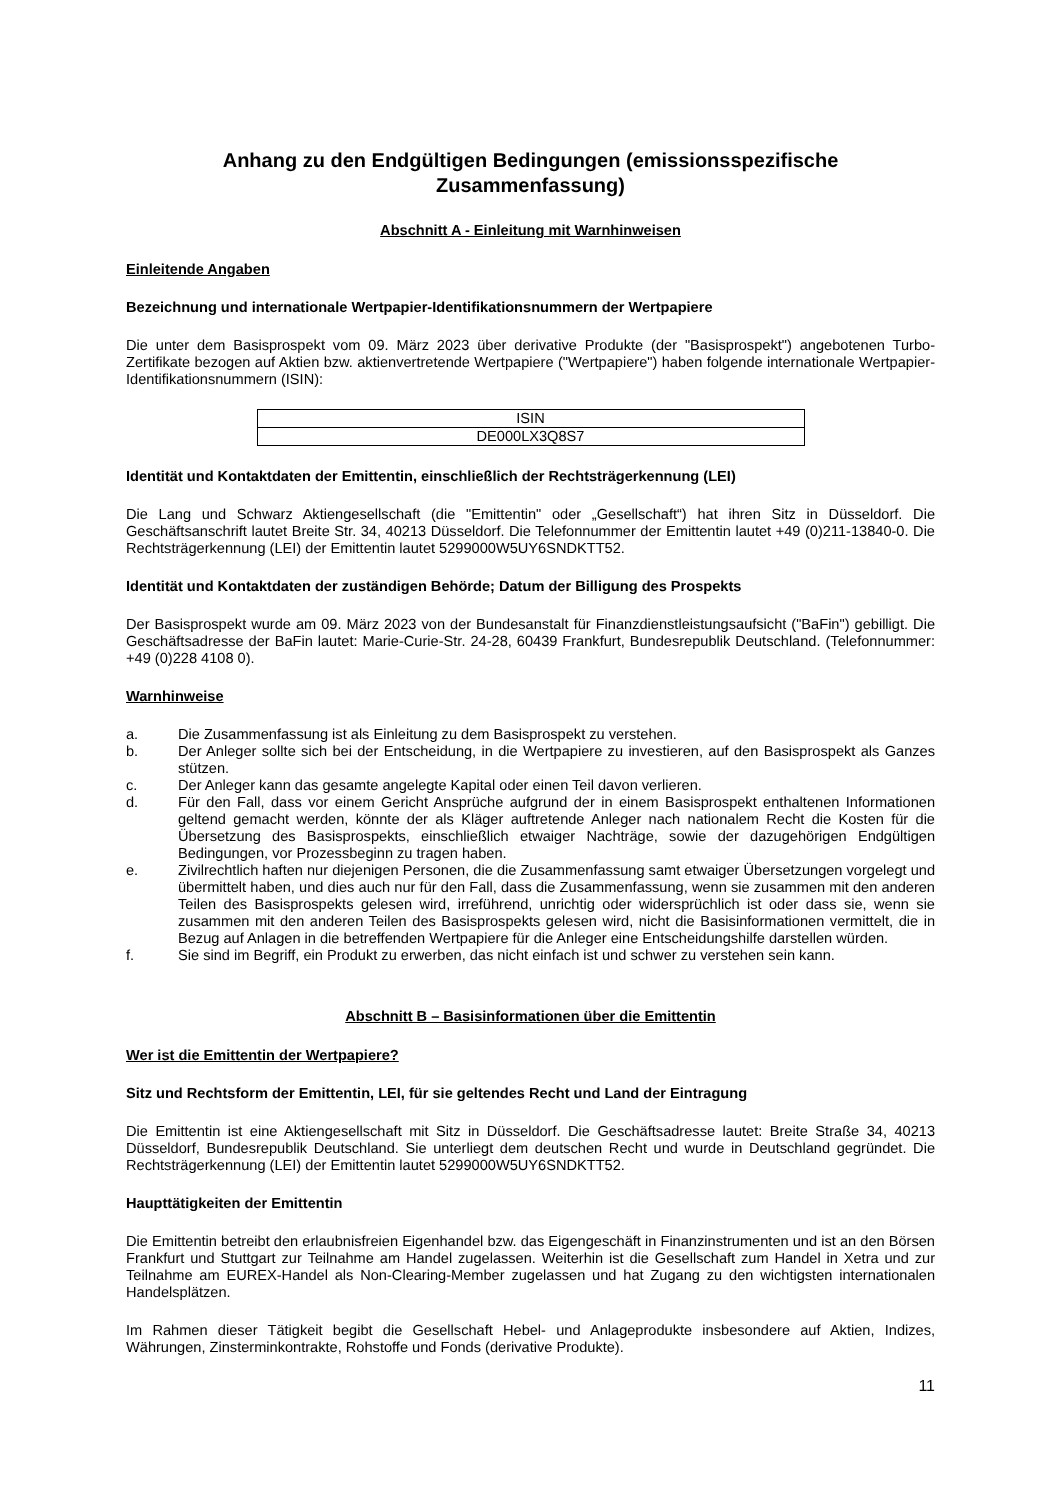Anhang zu den Endgültigen Bedingungen (emissionsspezifische Zusammenfassung)
Abschnitt A - Einleitung mit Warnhinweisen
Einleitende Angaben
Bezeichnung und internationale Wertpapier-Identifikationsnummern der Wertpapiere
Die unter dem Basisprospekt vom 09. März 2023 über derivative Produkte (der "Basisprospekt") angebotenen Turbo-Zertifikate bezogen auf Aktien bzw. aktienvertretende Wertpapiere ("Wertpapiere") haben folgende internationale Wertpapier-Identifikationsnummern (ISIN):
| ISIN |
| DE000LX3Q8S7 |
Identität und Kontaktdaten der Emittentin, einschließlich der Rechtsträgerkennung (LEI)
Die Lang und Schwarz Aktiengesellschaft (die "Emittentin" oder „Gesellschaft“) hat ihren Sitz in Düsseldorf. Die Geschäftsanschrift lautet Breite Str. 34, 40213 Düsseldorf. Die Telefonnummer der Emittentin lautet +49 (0)211-13840-0. Die Rechtsträgerkennung (LEI) der Emittentin lautet 5299000W5UY6SNDKTT52.
Identität und Kontaktdaten der zuständigen Behörde; Datum der Billigung des Prospekts
Der Basisprospekt wurde am 09. März 2023 von der Bundesanstalt für Finanzdienstleistungsaufsicht ("BaFin") gebilligt. Die Geschäftsadresse der BaFin lautet: Marie-Curie-Str. 24-28, 60439 Frankfurt, Bundesrepublik Deutschland. (Telefonnummer: +49 (0)228 4108 0).
Warnhinweise
a. Die Zusammenfassung ist als Einleitung zu dem Basisprospekt zu verstehen.
b. Der Anleger sollte sich bei der Entscheidung, in die Wertpapiere zu investieren, auf den Basisprospekt als Ganzes stützen.
c. Der Anleger kann das gesamte angelegte Kapital oder einen Teil davon verlieren.
d. Für den Fall, dass vor einem Gericht Ansprüche aufgrund der in einem Basisprospekt enthaltenen Informationen geltend gemacht werden, könnte der als Kläger auftretende Anleger nach nationalem Recht die Kosten für die Übersetzung des Basisprospekts, einschließlich etwaiger Nachträge, sowie der dazugehörigen Endgültigen Bedingungen, vor Prozessbeginn zu tragen haben.
e. Zivilrechtlich haften nur diejenigen Personen, die die Zusammenfassung samt etwaiger Übersetzungen vorgelegt und übermittelt haben, und dies auch nur für den Fall, dass die Zusammenfassung, wenn sie zusammen mit den anderen Teilen des Basisprospekts gelesen wird, irreführend, unrichtig oder widersprüchlich ist oder dass sie, wenn sie zusammen mit den anderen Teilen des Basisprospekts gelesen wird, nicht die Basisinformationen vermittelt, die in Bezug auf Anlagen in die betreffenden Wertpapiere für die Anleger eine Entscheidungshilfe darstellen würden.
f. Sie sind im Begriff, ein Produkt zu erwerben, das nicht einfach ist und schwer zu verstehen sein kann.
Abschnitt B – Basisinformationen über die Emittentin
Wer ist die Emittentin der Wertpapiere?
Sitz und Rechtsform der Emittentin, LEI, für sie geltendes Recht und Land der Eintragung
Die Emittentin ist eine Aktiengesellschaft mit Sitz in Düsseldorf. Die Geschäftsadresse lautet: Breite Straße 34, 40213 Düsseldorf, Bundesrepublik Deutschland. Sie unterliegt dem deutschen Recht und wurde in Deutschland gegründet. Die Rechtsträgerkennung (LEI) der Emittentin lautet 5299000W5UY6SNDKTT52.
Haupttätigkeiten der Emittentin
Die Emittentin betreibt den erlaubnisfreien Eigenhandel bzw. das Eigengeschäft in Finanzinstrumenten und ist an den Börsen Frankfurt und Stuttgart zur Teilnahme am Handel zugelassen. Weiterhin ist die Gesellschaft zum Handel in Xetra und zur Teilnahme am EUREX-Handel als Non-Clearing-Member zugelassen und hat Zugang zu den wichtigsten internationalen Handelsplätzen.
Im Rahmen dieser Tätigkeit begibt die Gesellschaft Hebel- und Anlageprodukte insbesondere auf Aktien, Indizes, Währungen, Zinsterminkontrakte, Rohstoffe und Fonds (derivative Produkte).
11